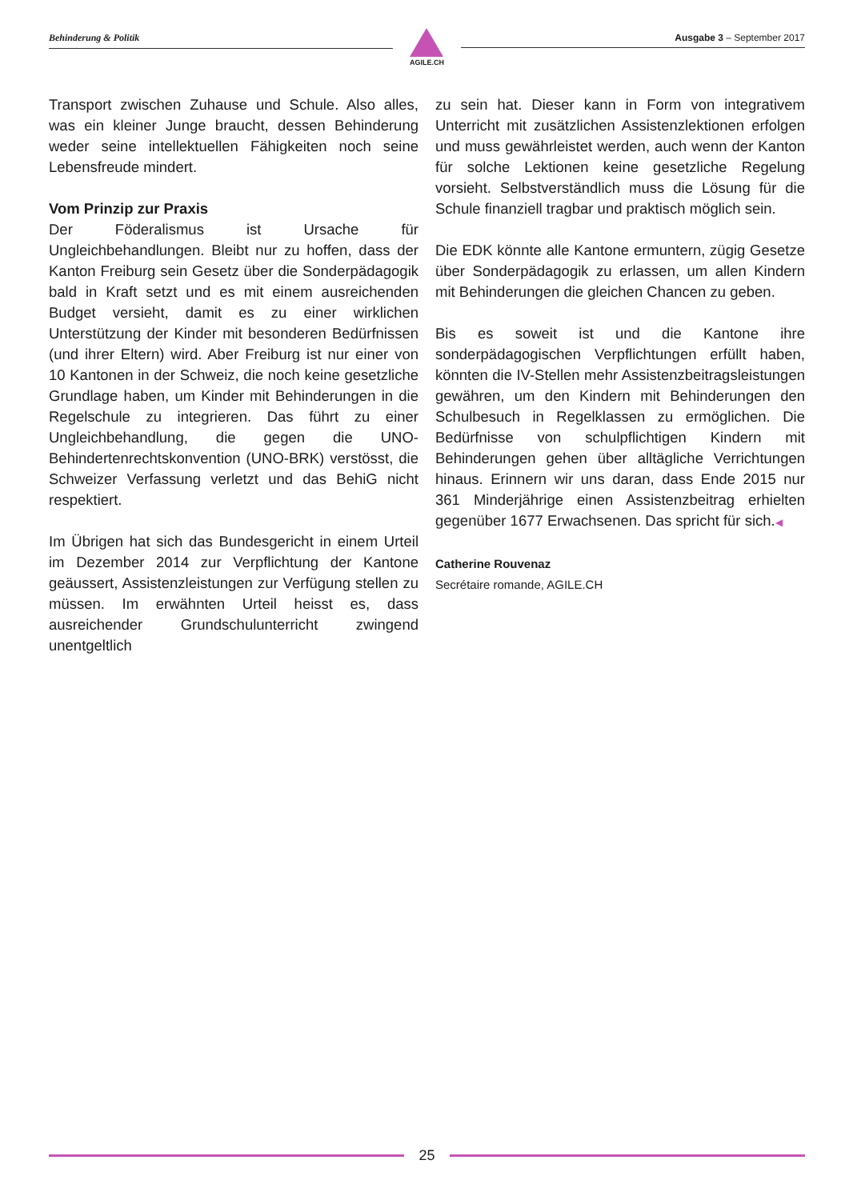Behinderung & Politik
AGILE.CH
Ausgabe 3 – September 2017
Transport zwischen Zuhause und Schule. Also alles, was ein kleiner Junge braucht, dessen Behinderung weder seine intellektuellen Fähigkeiten noch seine Lebensfreude mindert.
Vom Prinzip zur Praxis
Der Föderalismus ist Ursache für Ungleichbehandlungen. Bleibt nur zu hoffen, dass der Kanton Freiburg sein Gesetz über die Sonderpädagogik bald in Kraft setzt und es mit einem ausreichenden Budget versieht, damit es zu einer wirklichen Unterstützung der Kinder mit besonderen Bedürfnissen (und ihrer Eltern) wird. Aber Freiburg ist nur einer von 10 Kantonen in der Schweiz, die noch keine gesetzliche Grundlage haben, um Kinder mit Behinderungen in die Regelschule zu integrieren. Das führt zu einer Ungleichbehandlung, die gegen die UNO-Behindertenrechtskonvention (UNO-BRK) verstösst, die Schweizer Verfassung verletzt und das BehiG nicht respektiert.
Im Übrigen hat sich das Bundesgericht in einem Urteil im Dezember 2014 zur Verpflichtung der Kantone geäussert, Assistenzleistungen zur Verfügung stellen zu müssen. Im erwähnten Urteil heisst es, dass ausreichender Grundschulunterricht zwingend unentgeltlich
zu sein hat. Dieser kann in Form von integrativem Unterricht mit zusätzlichen Assistenzlektionen erfolgen und muss gewährleistet werden, auch wenn der Kanton für solche Lektionen keine gesetzliche Regelung vorsieht. Selbstverständlich muss die Lösung für die Schule finanziell tragbar und praktisch möglich sein.
Die EDK könnte alle Kantone ermuntern, zügig Gesetze über Sonderpädagogik zu erlassen, um allen Kindern mit Behinderungen die gleichen Chancen zu geben.
Bis es soweit ist und die Kantone ihre sonderpädagogischen Verpflichtungen erfüllt haben, könnten die IV-Stellen mehr Assistenzbeitragsleistungen gewähren, um den Kindern mit Behinderungen den Schulbesuch in Regelklassen zu ermöglichen. Die Bedürfnisse von schulpflichtigen Kindern mit Behinderungen gehen über alltägliche Verrichtungen hinaus. Erinnern wir uns daran, dass Ende 2015 nur 361 Minderjährige einen Assistenzbeitrag erhielten gegenüber 1677 Erwachsenen. Das spricht für sich.◀
Catherine Rouvenaz
Secrétaire romande, AGILE.CH
25